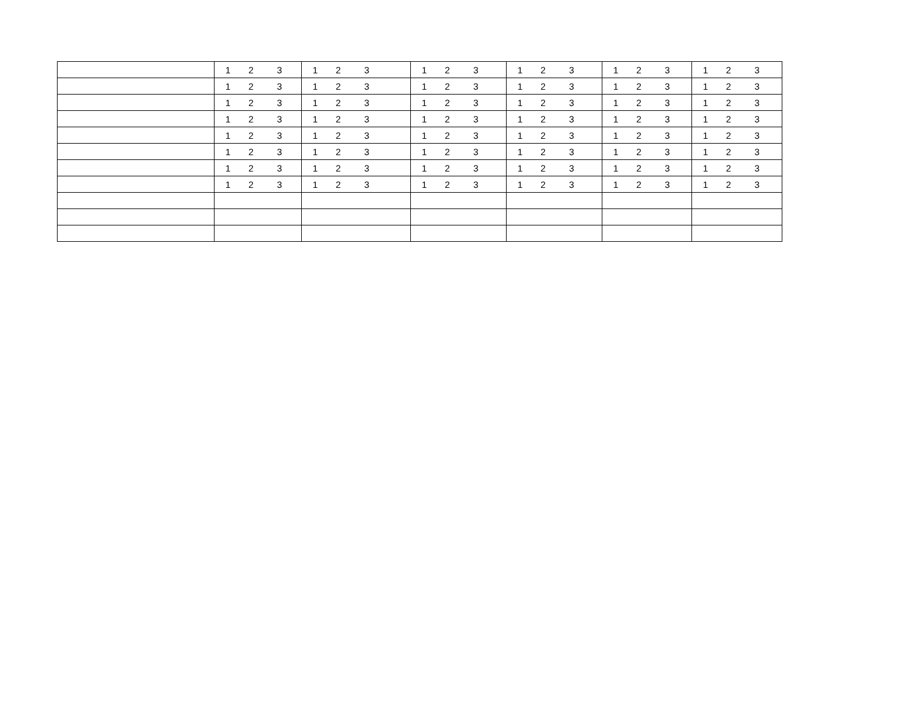| | 1 2 3 | 1 2 3 | 1 2 3 | 1 2 3 | 1 2 3 | 1 2 3 |
| | 1 2 3 | 1 2 3 | 1 2 3 | 1 2 3 | 1 2 3 | 1 2 3 |
| | 1 2 3 | 1 2 3 | 1 2 3 | 1 2 3 | 1 2 3 | 1 2 3 |
| | 1 2 3 | 1 2 3 | 1 2 3 | 1 2 3 | 1 2 3 | 1 2 3 |
| | 1 2 3 | 1 2 3 | 1 2 3 | 1 2 3 | 1 2 3 | 1 2 3 |
| | 1 2 3 | 1 2 3 | 1 2 3 | 1 2 3 | 1 2 3 | 1 2 3 |
| | 1 2 3 | 1 2 3 | 1 2 3 | 1 2 3 | 1 2 3 | 1 2 3 |
| | 1 2 3 | 1 2 3 | 1 2 3 | 1 2 3 | 1 2 3 | 1 2 3 |